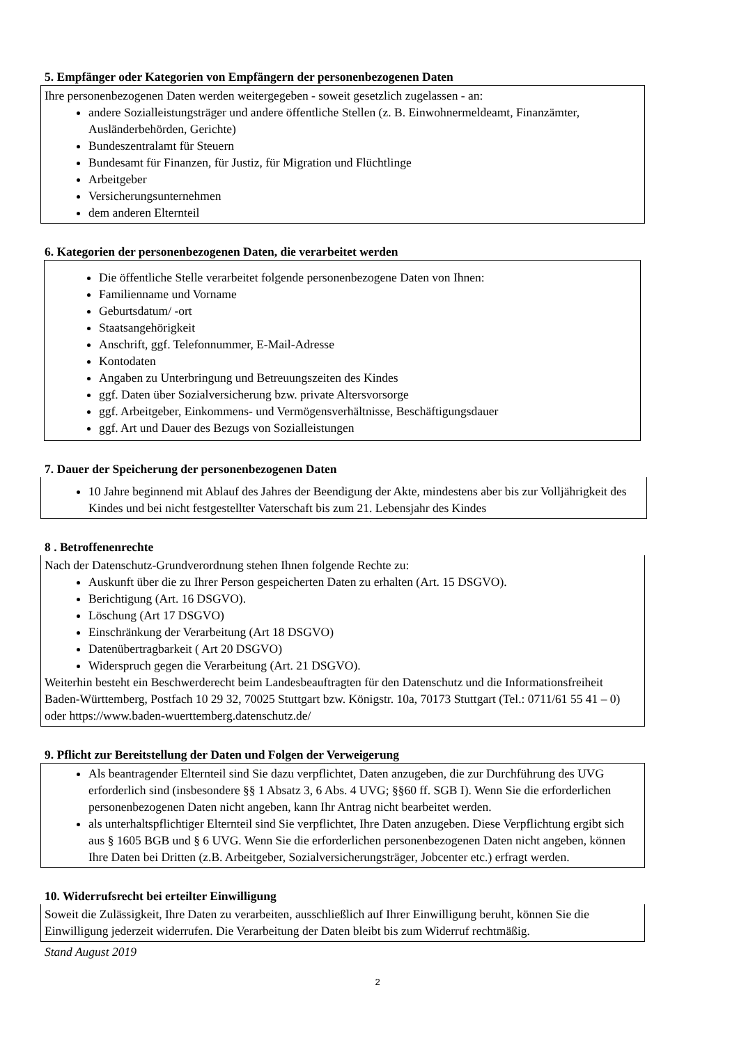5. Empfänger oder Kategorien von Empfängern der personenbezogenen Daten
Ihre personenbezogenen Daten werden weitergegeben - soweit gesetzlich zugelassen - an:
andere Sozialleistungsträger und andere öffentliche Stellen (z. B. Einwohnermeldeamt, Finanzämter, Ausländerbehörden, Gerichte)
Bundeszentralamt für Steuern
Bundesamt für Finanzen, für Justiz, für Migration und Flüchtlinge
Arbeitgeber
Versicherungsunternehmen
dem anderen Elternteil
6. Kategorien der personenbezogenen Daten, die verarbeitet werden
Die öffentliche Stelle verarbeitet folgende personenbezogene Daten von Ihnen:
Familienname und Vorname
Geburtsdatum/ -ort
Staatsangehörigkeit
Anschrift, ggf. Telefonnummer, E-Mail-Adresse
Kontodaten
Angaben zu Unterbringung und Betreuungszeiten des Kindes
ggf. Daten über Sozialversicherung bzw. private Altersvorsorge
ggf. Arbeitgeber, Einkommens- und Vermögensverhältnisse, Beschäftigungsdauer
ggf. Art und Dauer des Bezugs von Sozialleistungen
7. Dauer der Speicherung der personenbezogenen Daten
10 Jahre beginnend mit Ablauf des Jahres der Beendigung der Akte, mindestens aber bis zur Volljährigkeit des Kindes und bei nicht festgestellter Vaterschaft bis zum 21. Lebensjahr des Kindes
8 . Betroffenenrechte
Nach der Datenschutz-Grundverordnung stehen Ihnen folgende Rechte zu:
Auskunft über die zu Ihrer Person gespeicherten Daten zu erhalten (Art. 15 DSGVO).
Berichtigung (Art. 16 DSGVO).
Löschung (Art 17 DSGVO)
Einschränkung der Verarbeitung (Art 18 DSGVO)
Datenübertragbarkeit ( Art 20 DSGVO)
Widerspruch gegen die Verarbeitung (Art. 21 DSGVO).
Weiterhin besteht ein Beschwerderecht beim Landesbeauftragten für den Datenschutz und die Informationsfreiheit Baden-Württemberg, Postfach 10 29 32, 70025 Stuttgart bzw. Königstr. 10a, 70173 Stuttgart (Tel.: 0711/61 55 41 – 0) oder https://www.baden-wuerttemberg.datenschutz.de/
9. Pflicht zur Bereitstellung der Daten und Folgen der Verweigerung
Als beantragender Elternteil sind Sie dazu verpflichtet, Daten anzugeben, die zur Durchführung des UVG erforderlich sind (insbesondere §§ 1 Absatz 3, 6 Abs. 4 UVG; §§60 ff. SGB I). Wenn Sie die erforderlichen personenbezogenen Daten nicht angeben, kann Ihr Antrag nicht bearbeitet werden.
als unterhaltspflichtiger Elternteil sind Sie verpflichtet, Ihre Daten anzugeben. Diese Verpflichtung ergibt sich aus § 1605 BGB und § 6 UVG. Wenn Sie die erforderlichen personenbezogenen Daten nicht angeben, können Ihre Daten bei Dritten (z.B. Arbeitgeber, Sozialversicherungsträger, Jobcenter etc.) erfragt werden.
10. Widerrufsrecht bei erteilter Einwilligung
Soweit die Zulässigkeit, Ihre Daten zu verarbeiten, ausschließlich auf Ihrer Einwilligung beruht, können Sie die Einwilligung jederzeit widerrufen. Die Verarbeitung der Daten bleibt bis zum Widerruf rechtmäßig.
Stand August 2019
2